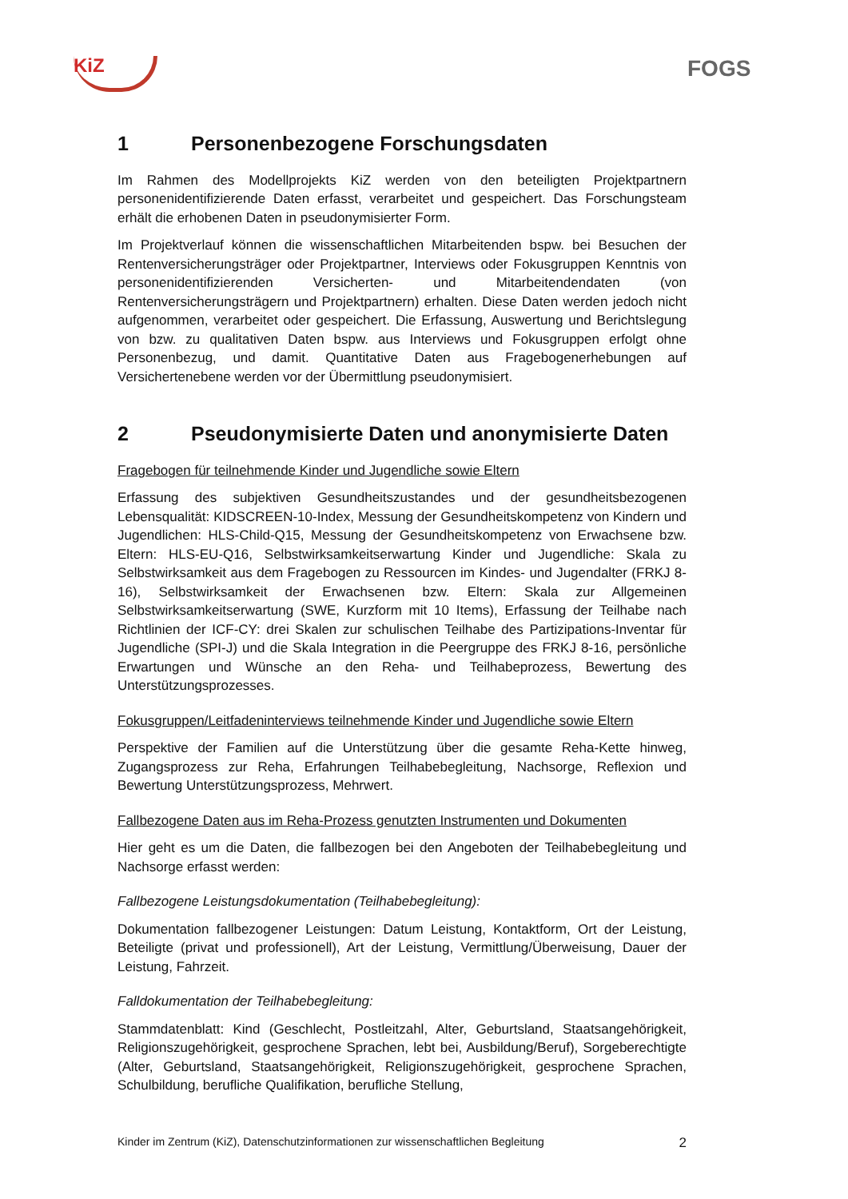KiZ FOGS
1 Personenbezogene Forschungsdaten
Im Rahmen des Modellprojekts KiZ werden von den beteiligten Projektpartnern personenidentifizierende Daten erfasst, verarbeitet und gespeichert. Das Forschungsteam erhält die erhobenen Daten in pseudonymisierter Form.
Im Projektverlauf können die wissenschaftlichen Mitarbeitenden bspw. bei Besuchen der Rentenversicherungsträger oder Projektpartner, Interviews oder Fokusgruppen Kenntnis von personenidentifizierenden Versicherten- und Mitarbeitendendaten (von Rentenversicherungsträgern und Projektpartnern) erhalten. Diese Daten werden jedoch nicht aufgenommen, verarbeitet oder gespeichert. Die Erfassung, Auswertung und Berichtslegung von bzw. zu qualitativen Daten bspw. aus Interviews und Fokusgruppen erfolgt ohne Personenbezug, und damit. Quantitative Daten aus Fragebogenerhebungen auf Versichertenebene werden vor der Übermittlung pseudonymisiert.
2 Pseudonymisierte Daten und anonymisierte Daten
Fragebogen für teilnehmende Kinder und Jugendliche sowie Eltern
Erfassung des subjektiven Gesundheitszustandes und der gesundheitsbezogenen Lebensqualität: KIDSCREEN-10-Index, Messung der Gesundheitskompetenz von Kindern und Jugendlichen: HLS-Child-Q15, Messung der Gesundheitskompetenz von Erwachsene bzw. Eltern: HLS-EU-Q16, Selbstwirksamkeitserwartung Kinder und Jugendliche: Skala zu Selbstwirksamkeit aus dem Fragebogen zu Ressourcen im Kindes- und Jugendalter (FRKJ 8-16), Selbstwirksamkeit der Erwachsenen bzw. Eltern: Skala zur Allgemeinen Selbstwirksamkeitserwartung (SWE, Kurzform mit 10 Items), Erfassung der Teilhabe nach Richtlinien der ICF-CY: drei Skalen zur schulischen Teilhabe des Partizipations-Inventar für Jugendliche (SPI-J) und die Skala Integration in die Peergruppe des FRKJ 8-16, persönliche Erwartungen und Wünsche an den Reha- und Teilhabeprozess, Bewertung des Unterstützungsprozesses.
Fokusgruppen/Leitfadeninterviews teilnehmende Kinder und Jugendliche sowie Eltern
Perspektive der Familien auf die Unterstützung über die gesamte Reha-Kette hinweg, Zugangsprozess zur Reha, Erfahrungen Teilhabebegleitung, Nachsorge, Reflexion und Bewertung Unterstützungsprozess, Mehrwert.
Fallbezogene Daten aus im Reha-Prozess genutzten Instrumenten und Dokumenten
Hier geht es um die Daten, die fallbezogen bei den Angeboten der Teilhabebegleitung und Nachsorge erfasst werden:
Fallbezogene Leistungsdokumentation (Teilhabebegleitung):
Dokumentation fallbezogener Leistungen: Datum Leistung, Kontaktform, Ort der Leistung, Beteiligte (privat und professionell), Art der Leistung, Vermittlung/Überweisung, Dauer der Leistung, Fahrzeit.
Falldokumentation der Teilhabebegleitung:
Stammdatenblatt: Kind (Geschlecht, Postleitzahl, Alter, Geburtsland, Staatsangehörigkeit, Religionszugehörigkeit, gesprochene Sprachen, lebt bei, Ausbildung/Beruf), Sorgeberechtigte (Alter, Geburtsland, Staatsangehörigkeit, Religionszugehörigkeit, gesprochene Sprachen, Schulbildung, berufliche Qualifikation, berufliche Stellung,
Kinder im Zentrum (KiZ), Datenschutzinformationen zur wissenschaftlichen Begleitung 2